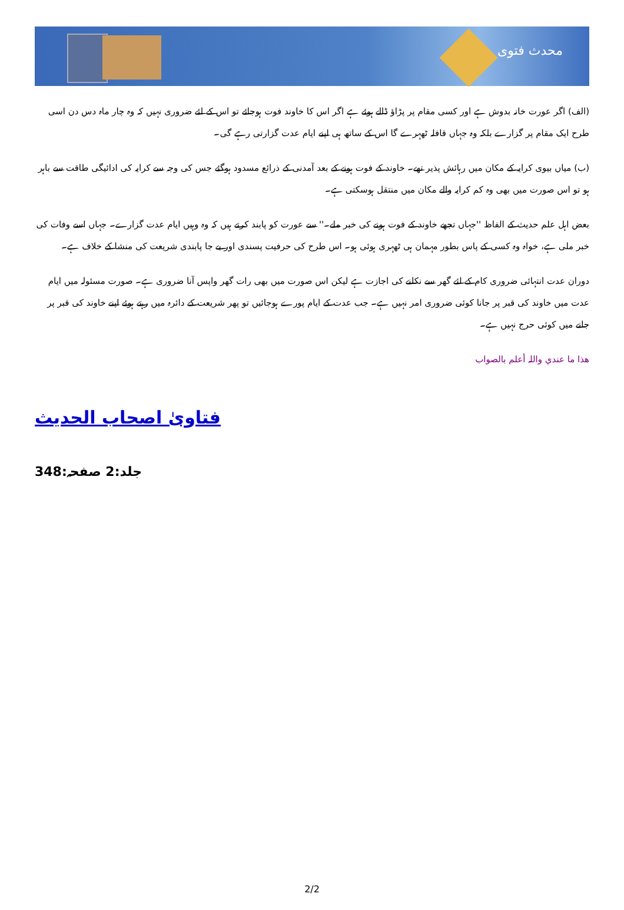محدث فتوی
(الف) اگر عورت خانہ بدوش ہے اور کسی مقام پر پڑاؤ ڈالے ہوئے ہے اگر اس کا خاوند فوت ہوجائے تو اس کے لئے ضروری نہیں کہ وہ چار ماہ دس دن اسی طرح ایک مقام پر گزارے بلکہ وہ جہاں قافلہ ٹھہرے گا اس کے ساتھ ہی اپنے ایام عدت گزارتی رہے گی۔
(ب) میاں بیوی کرایہ کے مکان میں رہائش پذیر تھے۔ خاوند کے فوت ہونے کے بعد آمدنی کے ذرائع مسدود ہوگئے جس کی وجہ سے کرایہ کی ادائیگی طاقت سے باہر ہو تو اس صورت میں بھی وہ کم کرایہ والے مکان میں منتقل ہوسکتی ہے۔
بعض اہل علم حدیث کے الفاظ ''جہاں تجھے خاوند کے فوت ہونے کی خبر ملے۔'' سے عورت کو پابند کرتے ہیں کہ وہ وہیں ایام عدت گزارے۔ جہاں اسے وفات کی خبر ملی ہے، خواہ وہ کسی کے پاس بطور مہمان ہی ٹھہری ہوئی ہو۔ اس طرح کی حرفیت پسندی اور بے جا پابندی شریعت کی منشا کے خلاف ہے۔
دوران عدت انتہائی ضروری کام کے لئے گھر سے نکلنے کی اجازت ہے لیکن اس صورت میں بھی رات گھر واپس آنا ضروری ہے۔ صورت مسئولہ میں ایام عدت میں خاوند کی قبر پر جانا کوئی ضروری امر نہیں ہے۔ جب عدت کے ایام پورے ہوجائیں تو پھر شریعت کے دائرہ میں رہتے ہوئے اپنے خاوند کی قبر پر جانے میں کوئی حرج نہیں ہے۔
ھذا ما عندي واللہ أعلم بالصواب
فتاویٰ اصحاب الحدیث
جلد:2 صفحہ:348
2/2